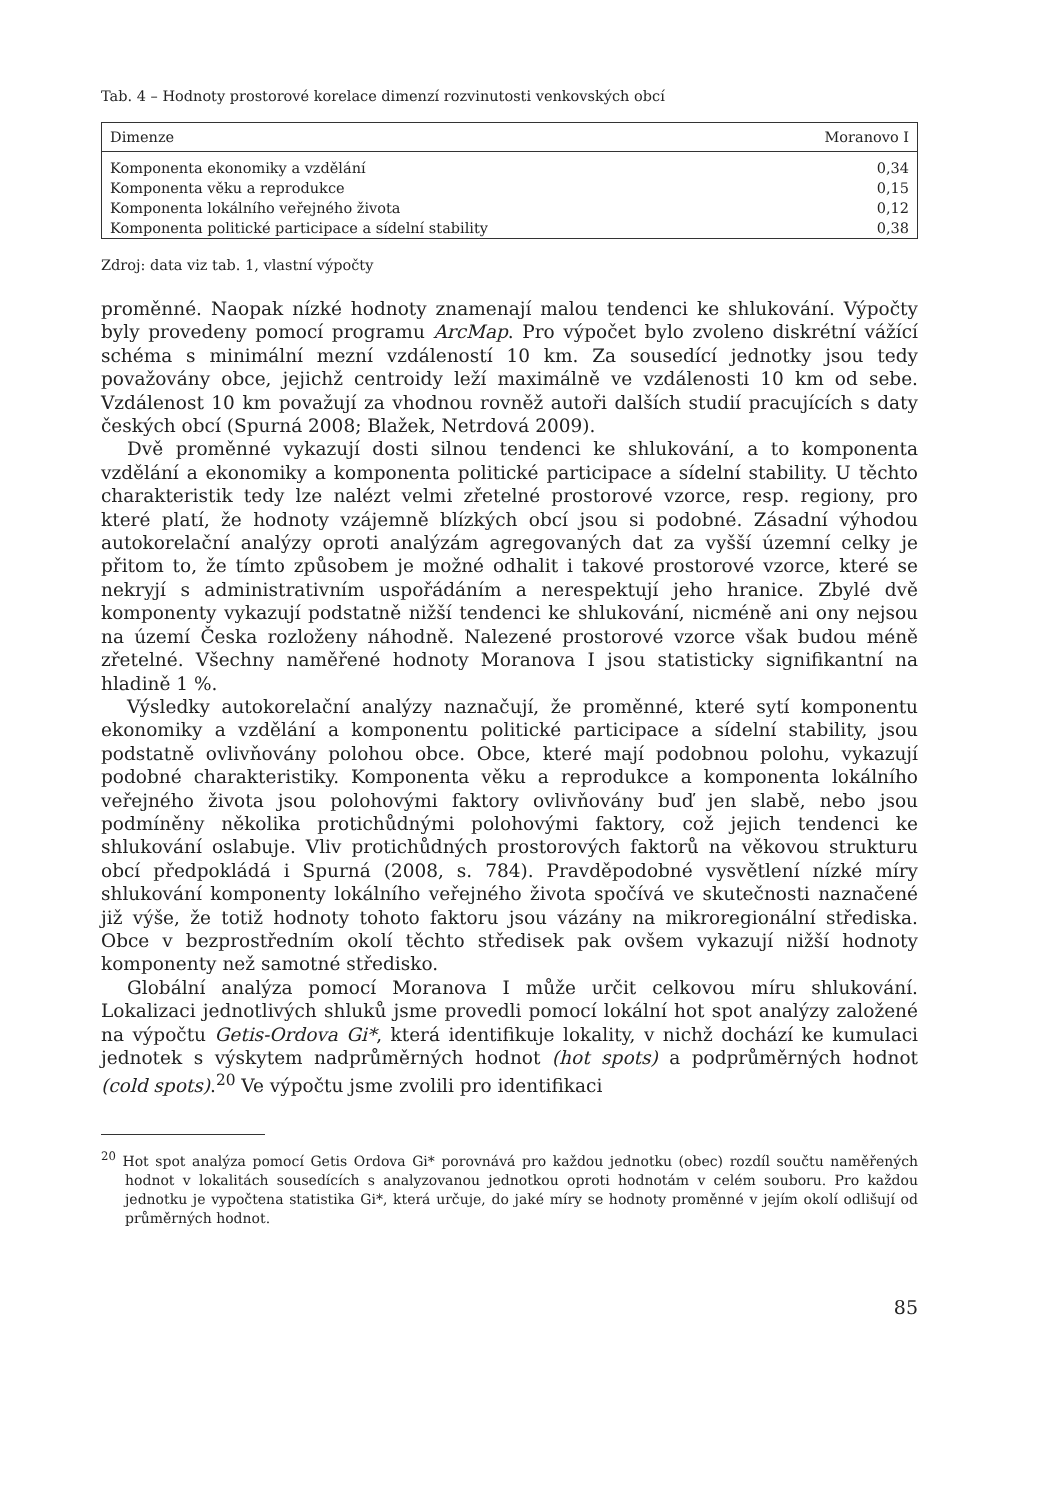Tab. 4 – Hodnoty prostorové korelace dimenzí rozvinutosti venkovských obcí
| Dimenze | Moranovo I |
| --- | --- |
| Komponenta ekonomiky a vzdělání | 0,34 |
| Komponenta věku a reprodukce | 0,15 |
| Komponenta lokálního veřejného života | 0,12 |
| Komponenta politické participace a sídelní stability | 0,38 |
Zdroj: data viz tab. 1, vlastní výpočty
proměnné. Naopak nízké hodnoty znamenají malou tendenci ke shlukování. Výpočty byly provedeny pomocí programu ArcMap. Pro výpočet bylo zvoleno diskrétní vážící schéma s minimální mezní vzdáleností 10 km. Za sousedící jednotky jsou tedy považovány obce, jejichž centroidy leží maximálně ve vzdálenosti 10 km od sebe. Vzdálenost 10 km považují za vhodnou rovněž autoři dalších studií pracujících s daty českých obcí (Spurná 2008; Blažek, Netrdová 2009).
Dvě proměnné vykazují dosti silnou tendenci ke shlukování, a to komponenta vzdělání a ekonomiky a komponenta politické participace a sídelní stability. U těchto charakteristik tedy lze nalézt velmi zřetelné prostorové vzorce, resp. regiony, pro které platí, že hodnoty vzájemně blízkých obcí jsou si podobné. Zásadní výhodou autokorelační analýzy oproti analýzám agregovaných dat za vyšší územní celky je přitom to, že tímto způsobem je možné odhalit i takové prostorové vzorce, které se nekryjí s administrativním uspořádáním a nerespektují jeho hranice. Zbylé dvě komponenty vykazují podstatně nižší tendenci ke shlukování, nicméně ani ony nejsou na území Česka rozloženy náhodně. Nalezené prostorové vzorce však budou méně zřetelné. Všechny naměřené hodnoty Moranova I jsou statisticky signifikantní na hladině 1 %.
Výsledky autokorelační analýzy naznačují, že proměnné, které sytí komponentu ekonomiky a vzdělání a komponentu politické participace a sídelní stability, jsou podstatně ovlivňovány polohou obce. Obce, které mají podobnou polohu, vykazují podobné charakteristiky. Komponenta věku a reprodukce a komponenta lokálního veřejného života jsou polohovými faktory ovlivňovány buď jen slabě, nebo jsou podmíněny několika protichůdnými polohovými faktory, což jejich tendenci ke shlukování oslabuje. Vliv protichůdných prostorových faktorů na věkovou strukturu obcí předpokládá i Spurná (2008, s. 784). Pravděpodobné vysvětlení nízké míry shlukování komponenty lokálního veřejného života spočívá ve skutečnosti naznačené již výše, že totiž hodnoty tohoto faktoru jsou vázány na mikroregionální střediska. Obce v bezprostředním okolí těchto středisek pak ovšem vykazují nižší hodnoty komponenty než samotné středisko.
Globální analýza pomocí Moranova I může určit celkovou míru shlukování. Lokalizaci jednotlivých shluků jsme provedli pomocí lokální hot spot analýzy založené na výpočtu Getis-Ordova Gi*, která identifikuje lokality, v nichž dochází ke kumulaci jednotek s výskytem nadprůměrných hodnot (hot spots) a podprůměrných hodnot (cold spots).<sup>20</sup> Ve výpočtu jsme zvolili pro identifikaci
<sup>20</sup> Hot spot analýza pomocí Getis Ordova Gi* porovnává pro každou jednotku (obec) rozdíl součtu naměřených hodnot v lokalitách sousedících s analyzovanou jednotkou oproti hodnotám v celém souboru. Pro každou jednotku je vypočtena statistika Gi*, která určuje, do jaké míry se hodnoty proměnné v jejím okolí odlišují od průměrných hodnot.
85